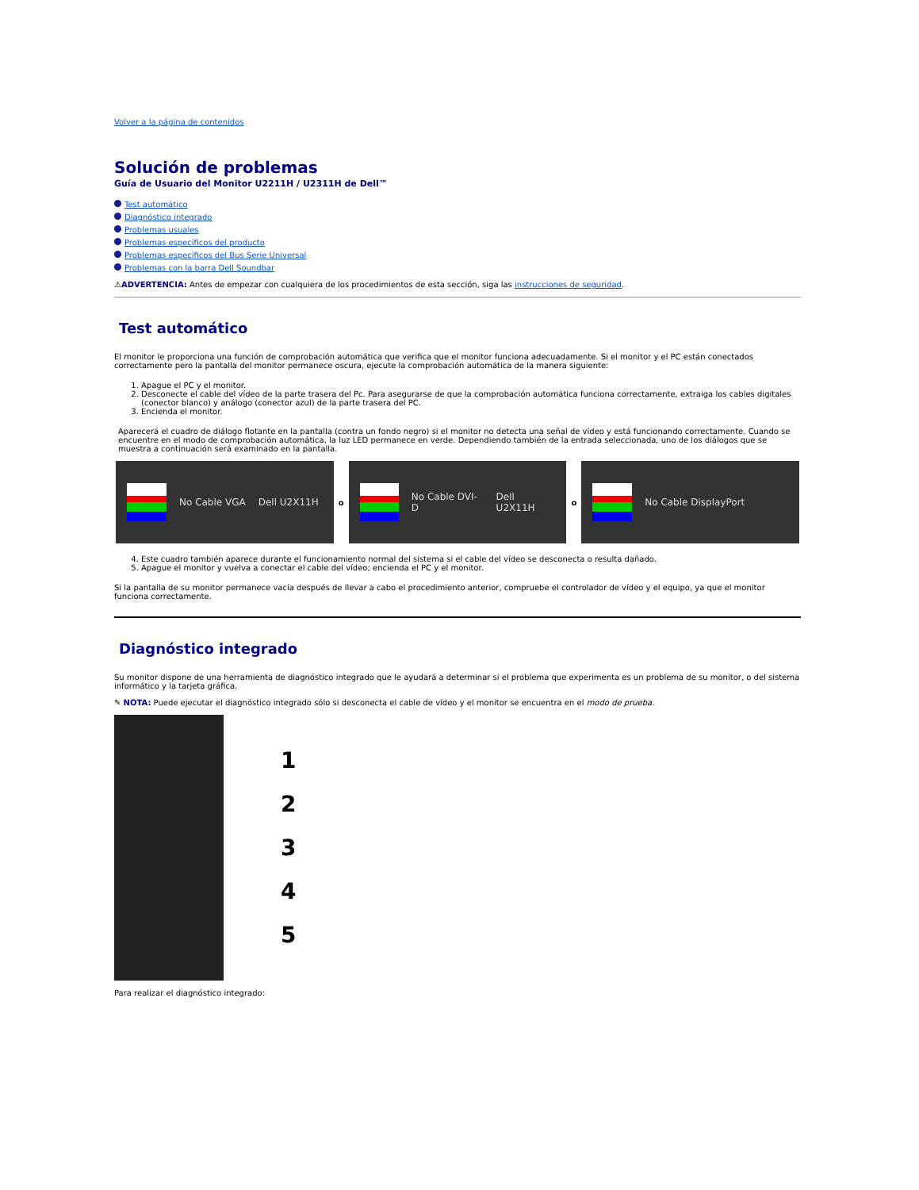Volver a la página de contenidos
Solución de problemas
Guía de Usuario del Monitor U2211H / U2311H de Dell™
Test automático
Diagnóstico integrado
Problemas usuales
Problemas específicos del producto
Problemas específicos del Bus Serie Universal
Problemas con la barra Dell Soundbar
⚠ADVERTENCIA: Antes de empezar con cualquiera de los procedimientos de esta sección, siga las instrucciones de seguridad.
Test automático
El monitor le proporciona una función de comprobación automática que verifica que el monitor funciona adecuadamente. Si el monitor y el PC están conectados correctamente pero la pantalla del monitor permanece oscura, ejecute la comprobación automática de la manera siguiente:
1. Apague el PC y el monitor.
2. Desconecte el cable del vídeo de la parte trasera del Pc. Para asegurarse de que la comprobación automática funciona correctamente, extraiga los cables digitales (conector blanco) y análogo (conector azul) de la parte trasera del PC.
3. Encienda el monitor.
Aparecerá el cuadro de diálogo flotante en la pantalla (contra un fondo negro) si el monitor no detecta una señal de vídeo y está funcionando correctamente. Cuando se encuentre en el modo de comprobación automática, la luz LED permanece en verde. Dependiendo también de la entrada seleccionada, uno de los diálogos que se muestra a continuación será examinado en la pantalla.
No Cable VGA Dell U2X11H
o
No Cable DVI-D Dell U2X11H
o
No Cable DisplayPort
4. Este cuadro también aparece durante el funcionamiento normal del sistema si el cable del vídeo se desconecta o resulta dañado.
5. Apague el monitor y vuelva a conectar el cable del vídeo; encienda el PC y el monitor.
Si la pantalla de su monitor permanece vacía después de llevar a cabo el procedimiento anterior, compruebe el controlador de vídeo y el equipo, ya que el monitor funciona correctamente.
Diagnóstico integrado
Su monitor dispone de una herramienta de diagnóstico integrado que le ayudará a determinar si el problema que experimenta es un problema de su monitor, o del sistema informático y la tarjeta gráfica.
✎ NOTA: Puede ejecutar el diagnóstico integrado sólo si desconecta el cable de vídeo y el monitor se encuentra en el modo de prueba.
1
2
3
4
5
Para realizar el diagnóstico integrado: